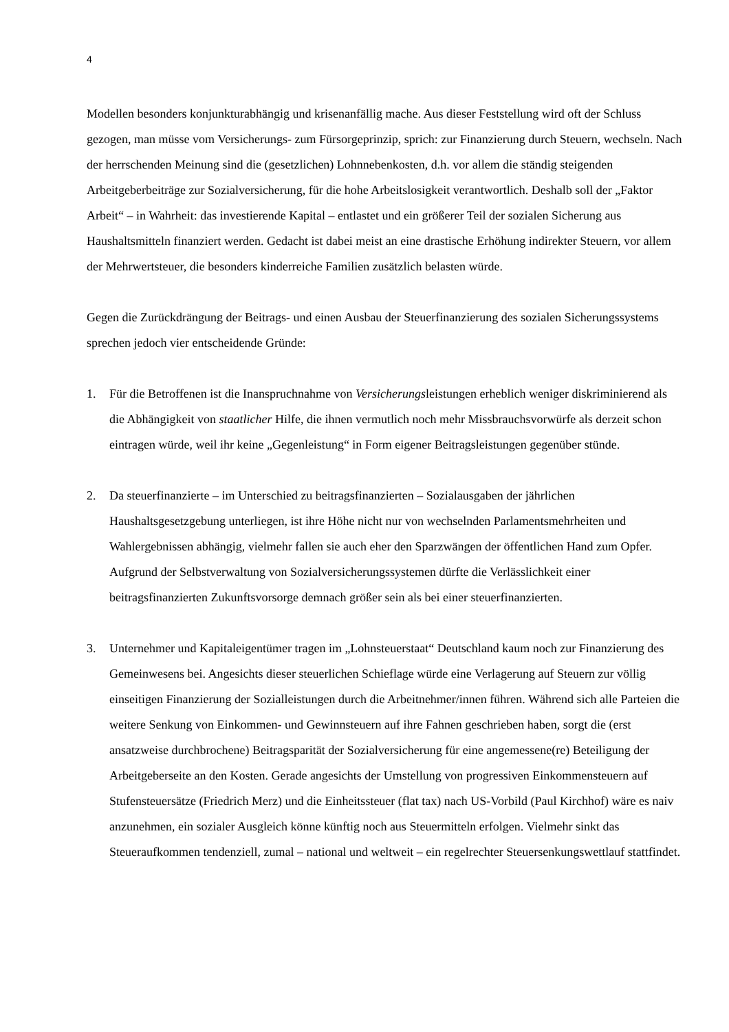4
Modellen besonders konjunkturabhängig und krisenanfällig mache. Aus dieser Feststellung wird oft der Schluss gezogen, man müsse vom Versicherungs- zum Fürsorgeprinzip, sprich: zur Finanzierung durch Steuern, wechseln. Nach der herrschenden Meinung sind die (gesetzlichen) Lohnnebenkosten, d.h. vor allem die ständig steigenden Arbeitgeberbeiträge zur Sozialversicherung, für die hohe Arbeitslosigkeit verantwortlich. Deshalb soll der „Faktor Arbeit“ – in Wahrheit: das investierende Kapital – entlastet und ein größerer Teil der sozialen Sicherung aus Haushaltsmitteln finanziert werden. Gedacht ist dabei meist an eine drastische Erhöhung indirekter Steuern, vor allem der Mehrwertsteuer, die besonders kinderreiche Familien zusätzlich belasten würde.
Gegen die Zurückdrängung der Beitrags- und einen Ausbau der Steuerfinanzierung des sozialen Sicherungssystems sprechen jedoch vier entscheidende Gründe:
1. Für die Betroffenen ist die Inanspruchnahme von Versicherungsleistungen erheblich weniger diskriminierend als die Abhängigkeit von staatlicher Hilfe, die ihnen vermutlich noch mehr Missbrauchsvorwürfe als derzeit schon eintragen würde, weil ihr keine „Gegenleistung“ in Form eigener Beitragsleistungen gegenüber stünde.
2. Da steuerfinanzierte – im Unterschied zu beitragsfinanzierten – Sozialausgaben der jährlichen Haushaltsgesetzgebung unterliegen, ist ihre Höhe nicht nur von wechselnden Parlamentsmehrheiten und Wahlergebnissen abhängig, vielmehr fallen sie auch eher den Sparzwängen der öffentlichen Hand zum Opfer. Aufgrund der Selbstverwaltung von Sozialversicherungssystemen dürfte die Verlässlichkeit einer beitragsfinanzierten Zukunftsvorsorge demnach größer sein als bei einer steuerfinanzierten.
3. Unternehmer und Kapitaleigentümer tragen im „Lohnsteuerstaat“ Deutschland kaum noch zur Finanzierung des Gemeinwesens bei. Angesichts dieser steuerlichen Schieflage würde eine Verlagerung auf Steuern zur völlig einseitigen Finanzierung der Sozialleistungen durch die Arbeitnehmer/innen führen. Während sich alle Parteien die weitere Senkung von Einkommen- und Gewinnsteuern auf ihre Fahnen geschrieben haben, sorgt die (erst ansatzweise durchbrochene) Beitragsparität der Sozialversicherung für eine angemessene(re) Beteiligung der Arbeitgeberseite an den Kosten. Gerade angesichts der Umstellung von progressiven Einkommensteuern auf Stufensteuersätze (Friedrich Merz) und die Einheitssteuer (flat tax) nach US-Vorbild (Paul Kirchhof) wäre es naiv anzunehmen, ein sozialer Ausgleich könne künftig noch aus Steuermitteln erfolgen. Vielmehr sinkt das Steueraufkommen tendenziell, zumal – national und weltweit – ein regelrechter Steuersenkungswettlauf stattfindet.